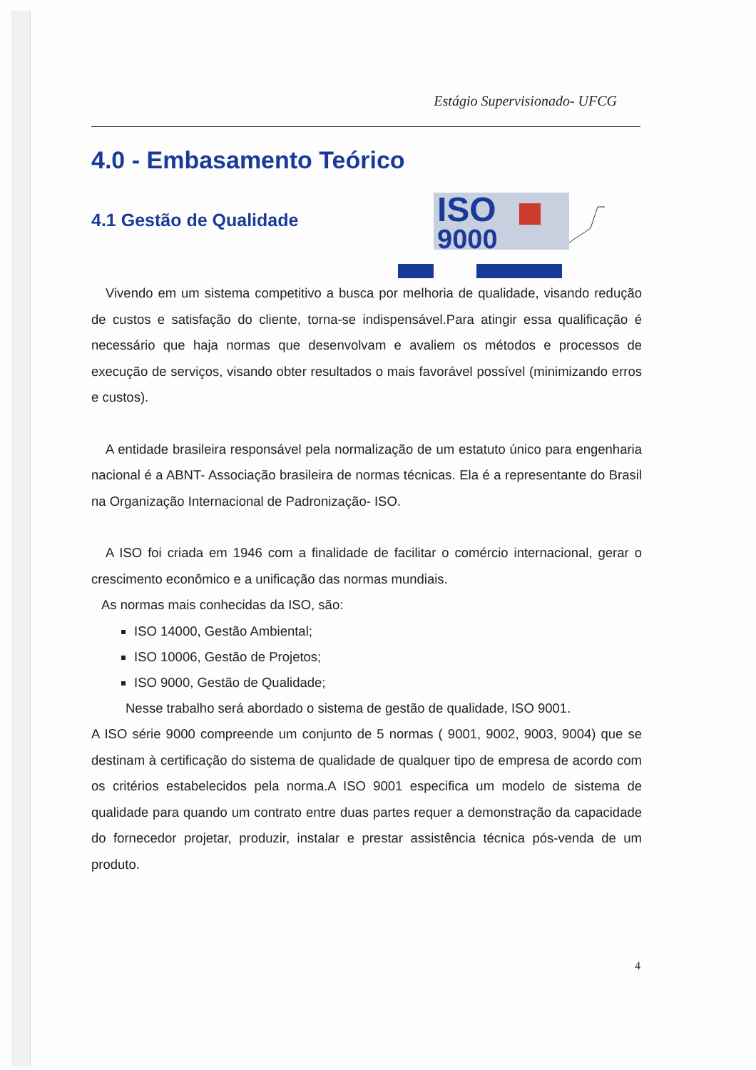Estágio Supervisionado- UFCG
ISO
9000
4.0 - Embasamento Teórico
4.1 Gestão de Qualidade
Vivendo em um sistema competitivo a busca por melhoria de qualidade, visando redução de custos e satisfação do cliente, torna-se indispensável.Para atingir essa qualificação é necessário que haja normas que desenvolvam e avaliem os métodos e processos de execução de serviços, visando obter resultados o mais favorável possível (minimizando erros e custos).
A entidade brasileira responsável pela normalização de um estatuto único para engenharia nacional é a ABNT- Associação brasileira de normas técnicas. Ela é a representante do Brasil na Organização Internacional de Padronização- ISO.
A ISO foi criada em 1946 com a finalidade de facilitar o comércio internacional, gerar o crescimento econômico e a unificação das normas mundiais.
As normas mais conhecidas da ISO, são:
ISO 14000, Gestão Ambiental;
ISO 10006, Gestão de Projetos;
ISO 9000, Gestão de Qualidade;
Nesse trabalho será abordado o sistema de gestão de qualidade, ISO 9001.
A ISO série 9000 compreende um conjunto de 5 normas ( 9001, 9002, 9003, 9004) que se destinam à certificação do sistema de qualidade de qualquer tipo de empresa de acordo com os critérios estabelecidos pela norma.A ISO 9001 especifica um modelo de sistema de qualidade para quando um contrato entre duas partes requer a demonstração da capacidade do fornecedor projetar, produzir, instalar e prestar assistência técnica pós-venda de um produto.
4